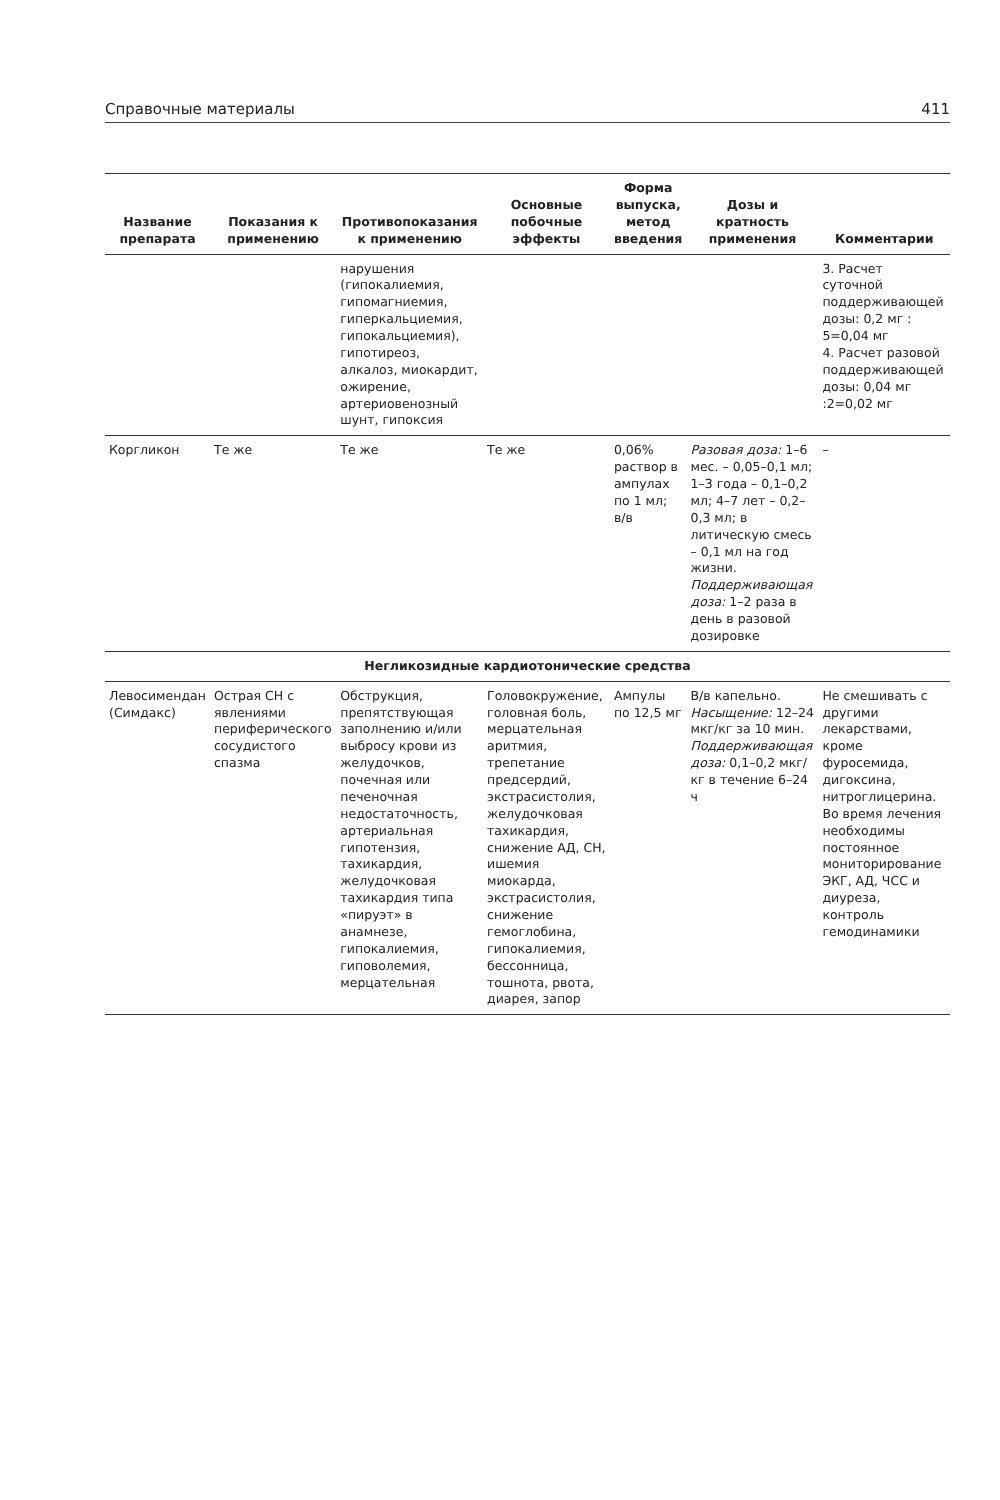Справочные материалы 411
| Название препарата | Показания к применению | Противопоказания к применению | Основные побочные эффекты | Форма выпуска, метод введения | Дозы и кратность применения | Комментарии |
| --- | --- | --- | --- | --- | --- | --- |
| | | нарушения (гипокалиемия, гипомагниемия, гиперкальциемия, гипокальциемия), гипотиреоз, алкалоз, миокардит, ожирение, артериовенозный шунт, гипоксия | | | | 3. Расчет суточной поддерживающей дозы: 0,2 мг : 5=0,04 мг 4. Расчет разовой поддерживающей дозы: 0,04 мг :2=0,02 мг |
| Коргликон | Те же | Те же | Те же | 0,06% раствор в ампулах по 1 мл; в/в | Разовая доза: 1–6 мес. – 0,05–0,1 мл; 1–3 года – 0,1–0,2 мл; 4–7 лет – 0,2–0,3 мл; в литическую смесь – 0,1 мл на год жизни. Поддерживающая доза: 1–2 раза в день в разовой дозировке | – |
| Негликозидные кардиотонические средства | | | | | | |
| Левосимендан (Симдакс) | Острая СН с явлениями периферического сосудистого спазма | Обструкция, препятствующая заполнению и/или выбросу крови из желудочков, почечная или печеночная недостаточность, артериальная гипотензия, тахикардия, желудочковая тахикардия типа «пируэт» в анамнезе, гипокалиемия, гиповолемия, мерцательная | Головокружение, головная боль, мерцательная аритмия, трепетание предсердий, экстрасистолия, желудочковая тахикардия, снижение АД, СН, ишемия миокарда, экстрасистолия, снижение гемоглобина, гипокалиемия, бессонница, тошнота, рвота, диарея, запор | Ампулы по 12,5 мг | В/в капельно. Насыщение: 12–24 мкг/кг за 10 мин. Поддерживающая доза: 0,1–0,2 мкг/кг в течение 6–24 ч | Не смешивать с другими лекарствами, кроме фуросемида, дигоксина, нитроглицерина. Во время лечения необходимы постоянное мониторирование ЭКГ, АД, ЧСС и диуреза, контроль гемодинамики |